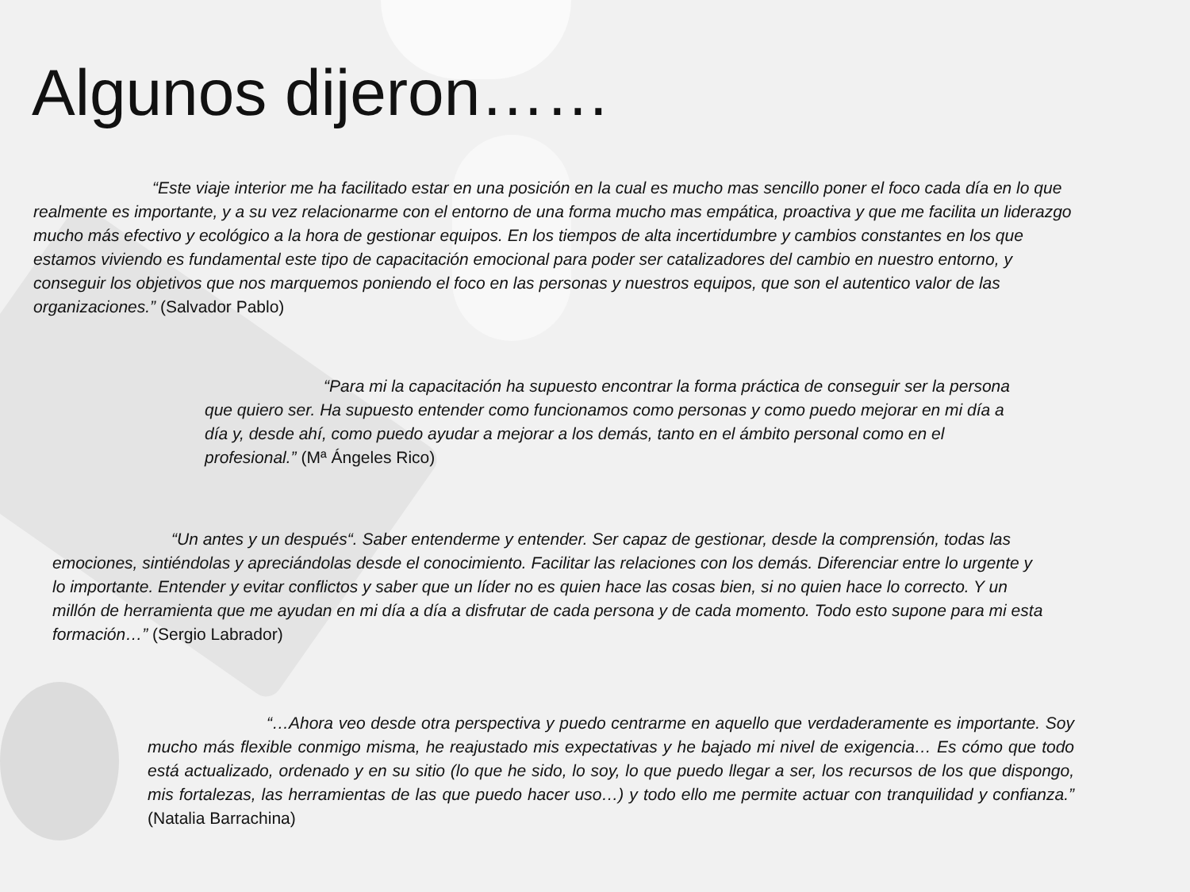Algunos dijeron……
“Este viaje interior me ha facilitado estar en una posición en la cual es mucho mas sencillo poner el foco cada día en lo que realmente es importante, y a su vez relacionarme con el entorno de una forma mucho mas empática, proactiva y que me facilita un liderazgo mucho más efectivo y ecológico a la hora de gestionar equipos. En los tiempos de alta incertidumbre y cambios constantes en los que estamos viviendo es fundamental este tipo de capacitación emocional para poder ser catalizadores del cambio en nuestro entorno, y conseguir los objetivos que nos marquemos poniendo el foco en las personas y nuestros equipos, que son el autentico valor de las organizaciones.” (Salvador Pablo)
“Para mi la capacitación ha supuesto encontrar la forma práctica de conseguir ser la persona que quiero ser. Ha supuesto entender como funcionamos como personas y como puedo mejorar en mi día a día y, desde ahí, como puedo ayudar a mejorar a los demás, tanto en el ámbito personal como en el profesional.” (Mª Ángeles Rico)
“Un antes y un después“. Saber entenderme y entender. Ser capaz de gestionar, desde la comprensión, todas las emociones, sintiéndolas y apreciándolas desde el conocimiento. Facilitar las relaciones con los demás. Diferenciar entre lo urgente y lo importante. Entender y evitar conflictos y saber que un líder no es quien hace las cosas bien, si no quien hace lo correcto. Y un millón de herramienta que me ayudan en mi día a día a disfrutar de cada persona y de cada momento. Todo esto supone para mi esta formación…” (Sergio Labrador)
“…Ahora veo desde otra perspectiva y puedo centrarme en aquello que verdaderamente es importante. Soy mucho más flexible conmigo misma, he reajustado mis expectativas y he bajado mi nivel de exigencia… Es cómo que todo está actualizado, ordenado y en su sitio (lo que he sido, lo soy, lo que puedo llegar a ser, los recursos de los que dispongo, mis fortalezas, las herramientas de las que puedo hacer uso…) y todo ello me permite actuar con tranquilidad y confianza.” (Natalia Barrachina)